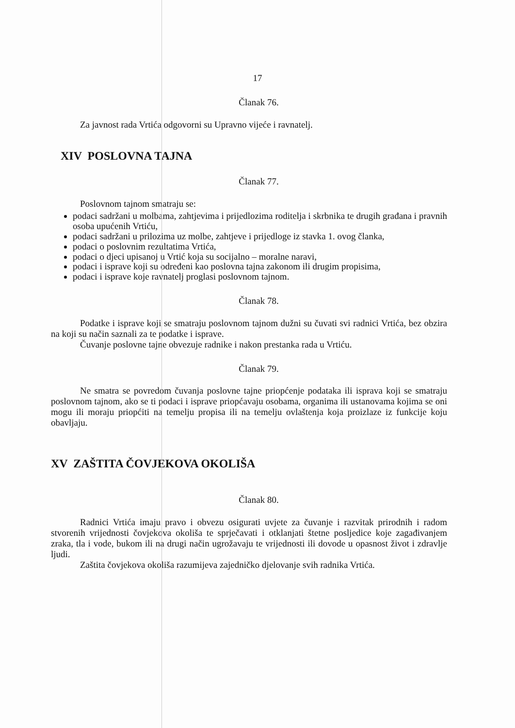17
Članak 76.
Za javnost rada Vrtića odgovorni su Upravno vijeće i ravnatelj.
XIV POSLOVNA TAJNA
Članak 77.
Poslovnom tajnom smatraju se:
podaci sadržani u molbama, zahtjevima i prijedlozima roditelja i skrbnika te drugih građana i pravnih osoba upućenih Vrtiću,
podaci sadržani u prilozima uz molbe, zahtjeve i prijedloge iz stavka 1. ovog članka,
podaci o poslovnim rezultatima Vrtića,
podaci o djeci upisanoj u Vrtić koja su socijalno – moralne naravi,
podaci i isprave koji su određeni kao poslovna tajna zakonom ili drugim propisima,
podaci i isprave koje ravnatelj proglasi poslovnom tajnom.
Članak 78.
Podatke i isprave koji se smatraju poslovnom tajnom dužni su čuvati svi radnici Vrtića, bez obzira na koji su način saznali za te podatke i isprave.
Čuvanje poslovne tajne obvezuje radnike i nakon prestanka rada u Vrtiću.
Članak 79.
Ne smatra se povredom čuvanja poslovne tajne priopćenje podataka ili isprava koji se smatraju poslovnom tajnom, ako se ti podaci i isprave priopćavaju osobama, organima ili ustanovama kojima se oni mogu ili moraju priopćiti na temelju propisa ili na temelju ovlaštenja koja proizlaze iz funkcije koju obavljaju.
XV ZAŠTITA ČOVJEKOVA OKOLIŠA
Članak 80.
Radnici Vrtića imaju pravo i obvezu osigurati uvjete za čuvanje i razvitak prirodnih i radom stvorenih vrijednosti čovjekova okoliša te sprječavati i otklanjati štetne posljedice koje zagađivanjem zraka, tla i vode, bukom ili na drugi način ugrožavaju te vrijednosti ili dovode u opasnost život i zdravlje ljudi.
Zaštita čovjekova okoliša razumijeva zajedničko djelovanje svih radnika Vrtića.